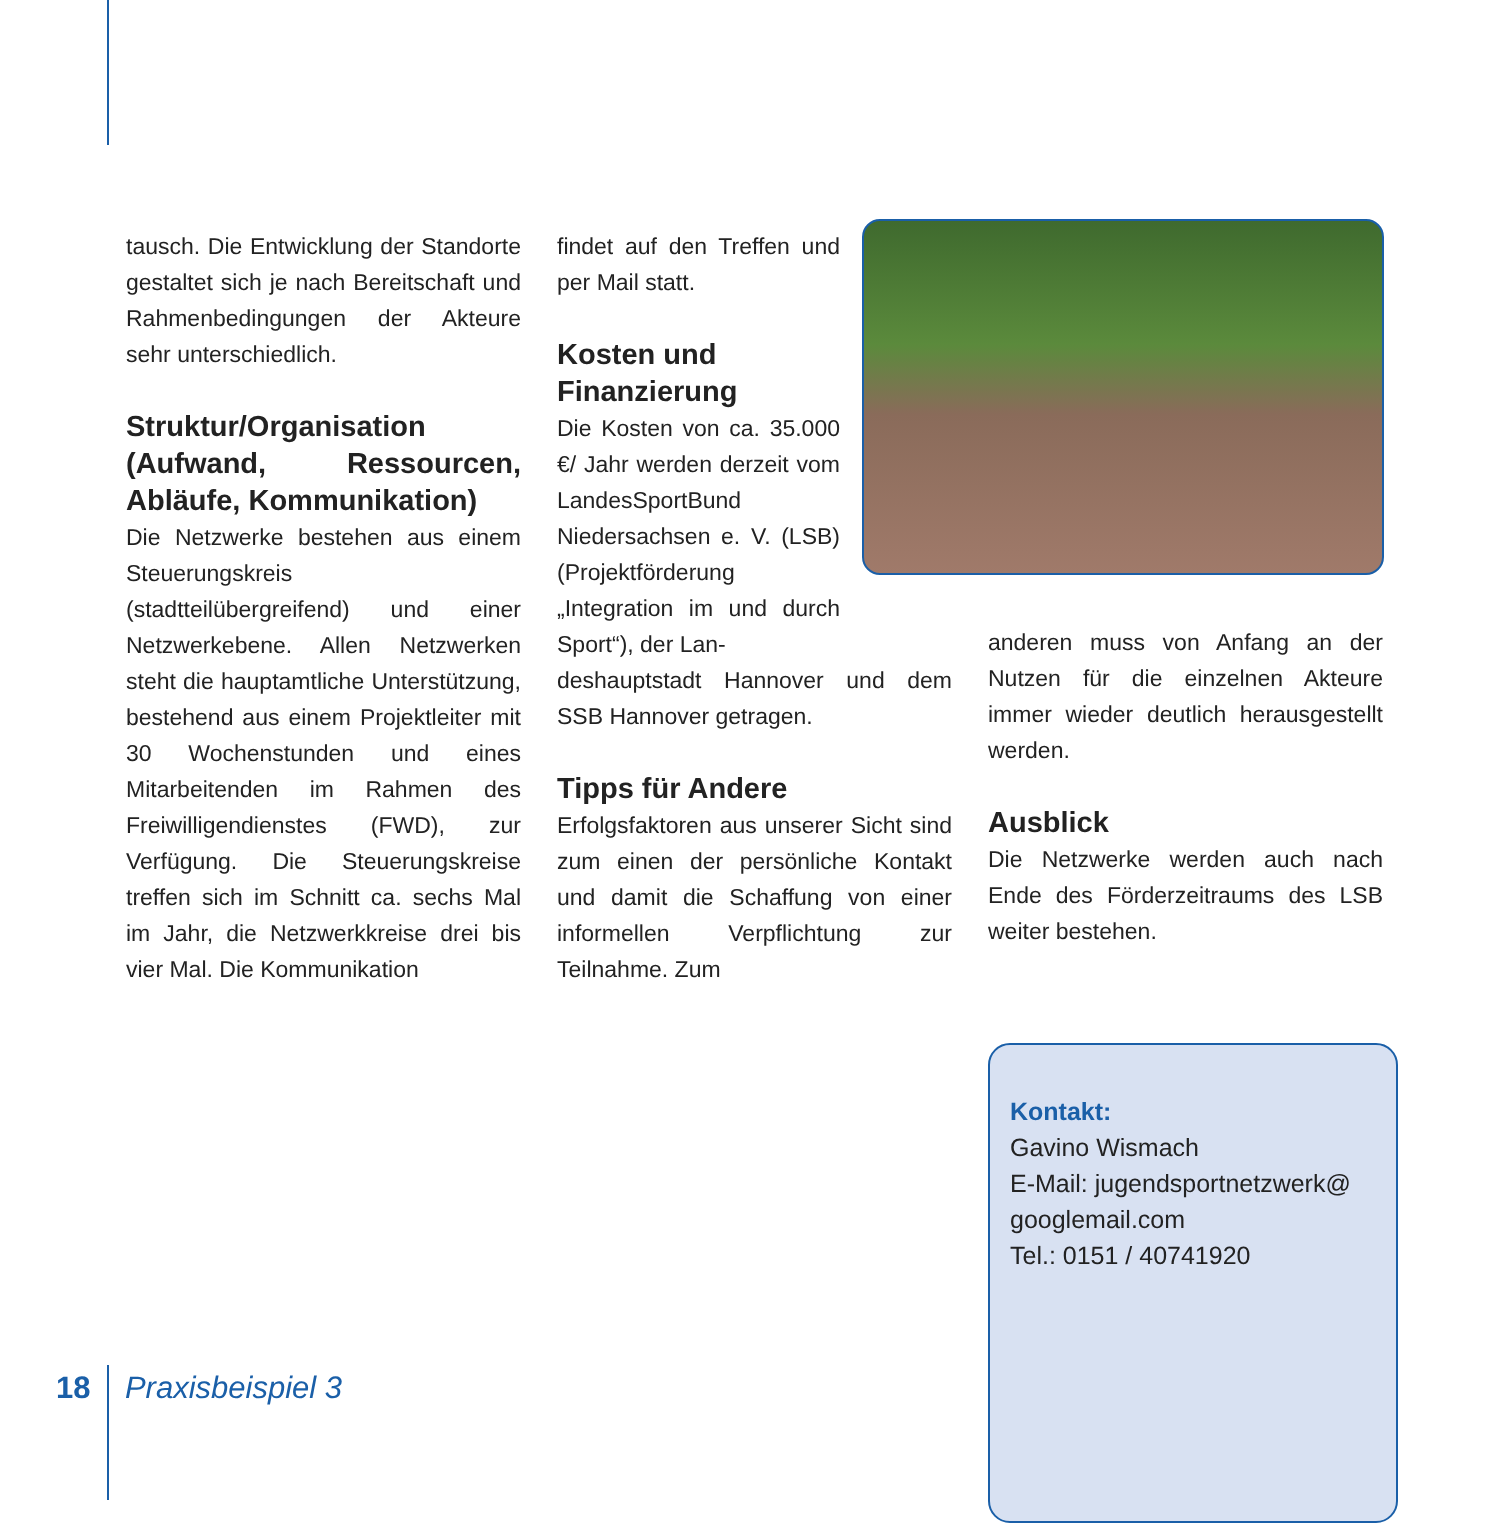tausch. Die Entwicklung der Standorte gestaltet sich je nach Bereitschaft und Rahmenbedingungen der Akteure sehr unterschiedlich.
Struktur/Organisation (Aufwand, Ressourcen, Abläufe, Kommunikation)
Die Netzwerke bestehen aus einem Steuerungskreis (stadtteilübergreifend) und einer Netzwerkebene. Allen Netzwerken steht die hauptamtliche Unterstützung, bestehend aus einem Projektleiter mit 30 Wochenstunden und eines Mitarbeitenden im Rahmen des Freiwilligendienstes (FWD), zur Verfügung. Die Steuerungskreise treffen sich im Schnitt ca. sechs Mal im Jahr, die Netzwerkkreise drei bis vier Mal. Die Kommunikation
findet auf den Treffen und per Mail statt.
Kosten und
Finanzierung
Die Kosten von ca. 35.000 €/ Jahr werden derzeit vom LandesSportBund Niedersachsen e. V. (LSB) (Projektförderung „Integration im und durch Sport“), der Lan-
deshauptstadt Hannover und dem SSB Hannover getragen.
Tipps für Andere
Erfolgsfaktoren aus unserer Sicht sind zum einen der persönliche Kontakt und damit die Schaffung von einer informellen Verpflichtung zur Teilnahme. Zum
anderen muss von Anfang an der Nutzen für die einzelnen Akteure immer wieder deutlich herausgestellt werden.
Ausblick
Die Netzwerke werden auch nach Ende des Förderzeitraums des LSB weiter bestehen.
Kontakt:
Gavino Wismach
E-Mail: jugendsportnetzwerk@
googlemail.com
Tel.: 0151 / 40741920
18 Praxisbeispiel 3